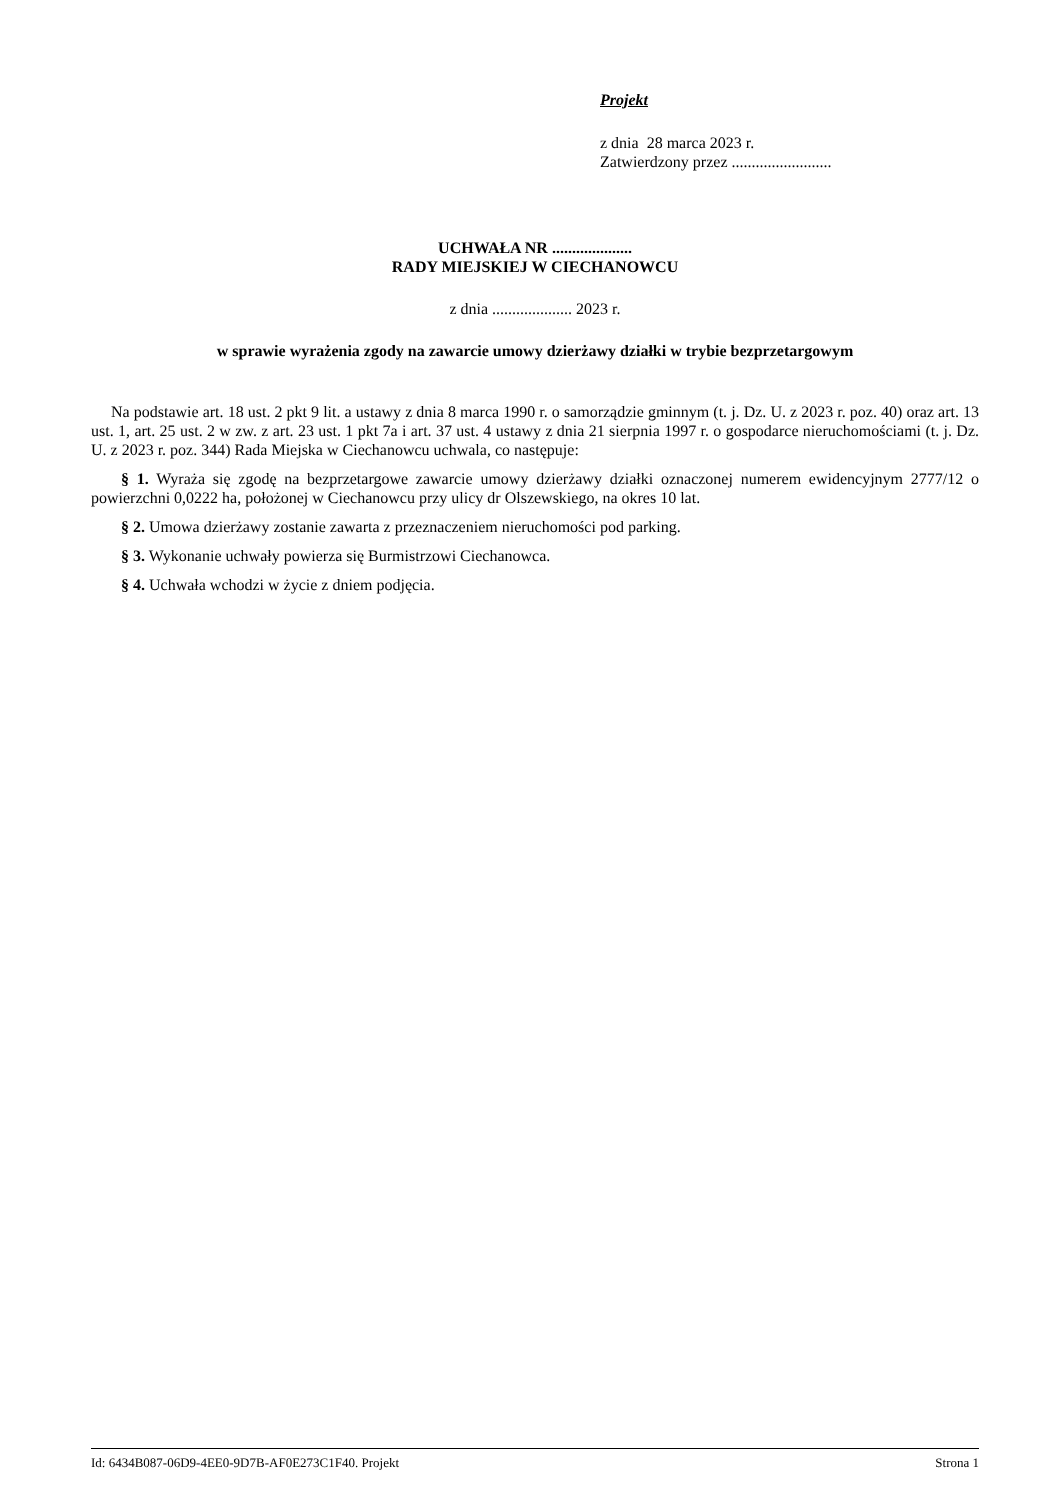Projekt
z dnia 28 marca 2023 r.
Zatwierdzony przez .........................
UCHWAŁA NR ....................
RADY MIEJSKIEJ W CIECHANOWCU
z dnia .................... 2023 r.
w sprawie wyrażenia zgody na zawarcie umowy dzierżawy działki w trybie bezprzetargowym
Na podstawie art. 18 ust. 2 pkt 9 lit. a ustawy z dnia 8 marca 1990 r. o samorządzie gminnym (t. j. Dz. U. z 2023 r. poz. 40) oraz art. 13 ust. 1, art. 25 ust. 2 w zw. z art. 23 ust. 1 pkt 7a i art. 37 ust. 4 ustawy z dnia 21 sierpnia 1997 r. o gospodarce nieruchomościami (t. j. Dz. U. z 2023 r. poz. 344) Rada Miejska w Ciechanowcu uchwala, co następuje:
§ 1. Wyraża się zgodę na bezprzetargowe zawarcie umowy dzierżawy działki oznaczonej numerem ewidencyjnym 2777/12 o powierzchni 0,0222 ha, położonej w Ciechanowcu przy ulicy dr Olszewskiego, na okres 10 lat.
§ 2. Umowa dzierżawy zostanie zawarta z przeznaczeniem nieruchomości pod parking.
§ 3. Wykonanie uchwały powierza się Burmistrzowi Ciechanowca.
§ 4. Uchwała wchodzi w życie z dniem podjęcia.
Id: 6434B087-06D9-4EE0-9D7B-AF0E273C1F40. Projekt Strona 1